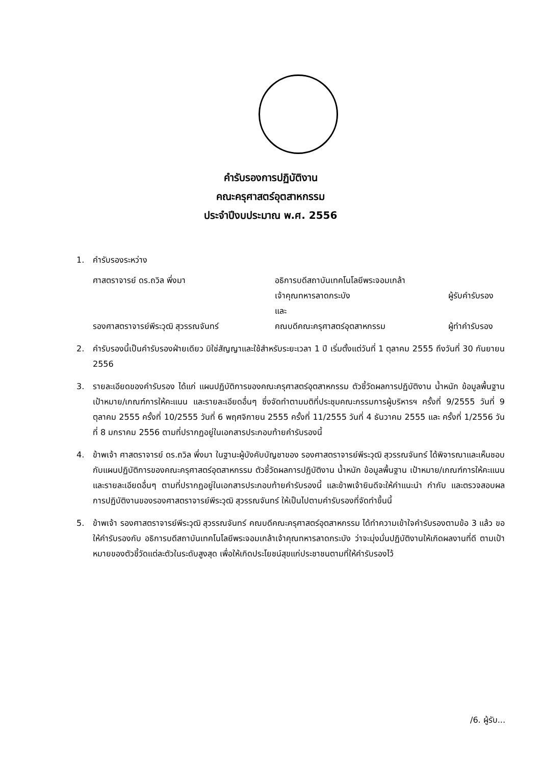คำรับรองการปฏิบัติงาน
คณะครุศาสตร์อุตสาหกรรม
ประจำปีงบประมาณ พ.ศ. 2556
1. คำรับรองระหว่าง
ศาสตราจารย์ ดร.ถวิล พึ่งมา อธิการบดีสถาบันเทคโนโลยีพระจอมเกล้า
เจ้าคุณทหารลาดกระบัง
และ
ผู้รับคำรับรอง
รองศาสตราจารย์พีระวุฒิ สุวรรณจันทร์ คณบดีคณะครุศาสตร์อุตสาหกรรม ผู้ทำคำรับรอง
2. คำรับรองนี้เป็นคำรับรองฝ่ายเดียว มิใช่สัญญาและใช้สำหรับระยะเวลา 1 ปี เริ่มตั้งแต่วันที่ 1 ตุลาคม 2555 ถึงวันที่ 30 กันยายน 2556
3. รายละเอียดของคำรับรอง ได้แก่ แผนปฏิบัติการของคณะครุศาสตร์อุตสาหกรรม ตัวชี้วัดผลการปฏิบัติงาน น้ำหนัก ข้อมูลพื้นฐาน เป้าหมาย/เกณฑ์การให้คะแนน และรายละเอียดอื่นๆ ซึ่งจัดทำตามมติที่ประชุมคณะกรรมการผู้บริหารฯ ครั้งที่ 9/2555 วันที่ 9 ตุลาคม 2555 ครั้งที่ 10/2555 วันที่ 6 พฤศจิกายน 2555 ครั้งที่ 11/2555 วันที่ 4 ธันวาคม 2555 และ ครั้งที่ 1/2556 วันที่ 8 มกราคม 2556 ตามที่ปรากฏอยู่ในเอกสารประกอบท้ายคำรับรองนี้
4. ข้าพเจ้า ศาสตราจารย์ ดร.ถวิล พึ่งมา ในฐานะผู้บังคับบัญชาของ รองศาสตราจารย์พีระวุฒิ สุวรรณจันทร์ ได้พิจารณาและเห็นชอบกับแผนปฏิบัติการของคณะครุศาสตร์อุตสาหกรรม ตัวชี้วัดผลการปฏิบัติงาน น้ำหนัก ข้อมูลพื้นฐาน เป้าหมาย/เกณฑ์การให้คะแนน และรายละเอียดอื่นๆ ตามที่ปรากฏอยู่ในเอกสารประกอบท้ายคำรับรองนี้ และข้าพเจ้ายินดีจะให้คำแนะนำ กำกับ และตรวจสอบผลการปฏิบัติงานของรองศาสตราจารย์พีระวุฒิ สุวรรณจันทร์ ให้เป็นไปตามคำรับรองที่จัดทำขึ้นนี้
5. ข้าพเจ้า รองศาสตราจารย์พีระวุฒิ สุวรรณจันทร์ คณบดีคณะครุศาสตร์อุตสาหกรรม ได้ทำความเข้าใจคำรับรองตามข้อ 3 แล้ว ขอให้คำรับรองกับ อธิการบดีสถาบันเทคโนโลยีพระจอมเกล้าเจ้าคุณทหารลาดกระบัง ว่าจะมุ่งมั่นปฏิบัติงานให้เกิดผลงานที่ดี ตามเป้าหมายของตัวชี้วัดแต่ละตัวในระดับสูงสุด เพื่อให้เกิดประโยชน์สุขแก่ประชาชนตามที่ให้คำรับรองไว้
/6. ผู้รับ...